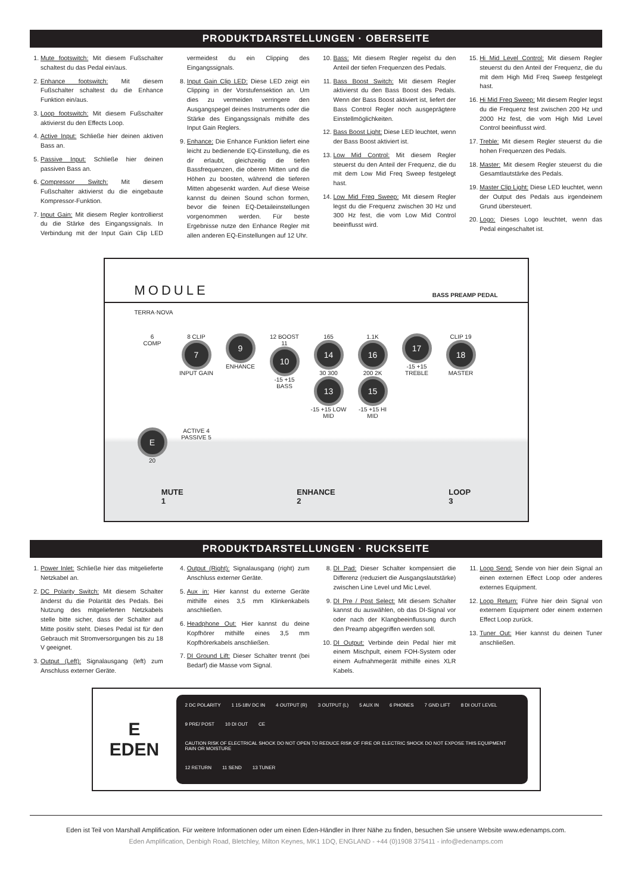PRODUKTDARSTELLUNGEN · OBERSEITE
1. Mute footswitch: Mit diesem Fußschalter schaltest du das Pedal ein/aus.
2. Enhance footswitch: Mit diesem Fußschalter schaltest du die Enhance Funktion ein/aus.
3. Loop footswitch: Mit diesem Fußschalter aktivierst du den Effects Loop.
4. Active Input: Schließe hier deinen aktiven Bass an.
5. Passive Input: Schließe hier deinen passiven Bass an.
6. Compressor Switch: Mit diesem Fußschalter aktivierst du die eingebaute Kompressor-Funktion.
7. Input Gain: Mit diesem Regler kontrollierst du die Stärke des Eingangssignals. In Verbindung mit der Input Gain Clip LED vermeidest du ein Clipping des Eingangssignals.
8. Input Gain Clip LED: Diese LED zeigt ein Clipping in der Vorstufensektion an. Um dies zu vermeiden verringere den Ausgangspegel deines Instruments oder die Stärke des Eingangssignals mithilfe des Input Gain Reglers.
9. Enhance: Die Enhance Funktion liefert eine leicht zu bedienende EQ-Einstellung, die es dir erlaubt, gleichzeitig die tiefen Bassfrequenzen, die oberen Mitten und die Höhen zu boosten, während die tieferen Mitten abgesenkt warden. Auf diese Weise kannst du deinen Sound schon formen, bevor die feinen EQ-Detaileinstellungen vorgenommen werden. Für beste Ergebnisse nutze den Enhance Regler mit allen anderen EQ-Einstellungen auf 12 Uhr.
10. Bass: Mit diesem Regler regelst du den Anteil der tiefen Frequenzen des Pedals.
11. Bass Boost Switch: Mit diesem Regler aktivierst du den Bass Boost des Pedals. Wenn der Bass Boost aktiviert ist, liefert der Bass Control Regler noch ausgeprägtere Einstellmöglichkeiten.
12. Bass Boost Light: Diese LED leuchtet, wenn der Bass Boost aktiviert ist.
13. Low Mid Control: Mit diesem Regler steuerst du den Anteil der Frequenz, die du mit dem Low Mid Freq Sweep festgelegt hast.
14. Low Mid Freq Sweep: Mit diesem Regler legst du die Frequenz zwischen 30 Hz und 300 Hz fest, die vom Low Mid Control beeinflusst wird.
15. Hi Mid Level Control: Mit diesem Regler steuerst du den Anteil der Frequenz, die du mit dem High Mid Freq Sweep festgelegt hast.
16. Hi Mid Freq Sweep: Mit diesem Regler legst du die Frequenz fest zwischen 200 Hz und 2000 Hz fest, die vom High Mid Level Control beeinflusst wird.
17. Treble: Mit diesem Regler steuerst du die hohen Frequenzen des Pedals.
18. Master: Mit diesem Regler steuerst du die Gesamtlautstärke des Pedals.
19. Master Clip Light: Diese LED leuchtet, wenn der Output des Pedals aus irgendeinem Grund übersteuert.
20. Logo: Dieses Logo leuchtet, wenn das Pedal eingeschaltet ist.
MODULE BASS PREAMP PEDAL
TERRA·NOVA
6
COMP
8 CLIP
7
INPUT GAIN
9
ENHANCE
12 BOOST 11
10
-15 +15 BASS
165
14
30 300
13
-15 +15 LOW MID
1.1K
16
200 2K
15
-15 +15 HI MID
17
-15 +15 TREBLE
CLIP 19
18
MASTER
E 20
ACTIVE 4
PASSIVE 5
MUTE
1 ENHANCE
2 LOOP
3
PRODUKTDARSTELLUNGEN · RUCKSEITE
1. Power Inlet: Schließe hier das mitgelieferte Netzkabel an.
2. DC Polarity Switch: Mit diesem Schalter änderst du die Polarität des Pedals. Bei Nutzung des mitgelieferten Netzkabels stelle bitte sicher, dass der Schalter auf Mitte positiv steht. Dieses Pedal ist für den Gebrauch mit Stromversorgungen bis zu 18 V geeignet.
3. Output (Left): Signalausgang (left) zum Anschluss externer Geräte.
4. Output (Right): Signalausgang (right) zum Anschluss externer Geräte.
5. Aux in: Hier kannst du externe Geräte mithilfe eines 3,5 mm Klinkenkabels anschließen.
6. Headphone Out: Hier kannst du deine Kopfhörer mithilfe eines 3,5 mm Kopfhörerkabels anschließen.
7. DI Ground Lift: Dieser Schalter trennt (bei Bedarf) die Masse vom Signal.
8. DI Pad: Dieser Schalter kompensiert die Differenz (reduziert die Ausgangslautstärke) zwischen Line Level und Mic Level.
9. DI Pre / Post Select: Mit diesem Schalter kannst du auswählen, ob das DI-Signal vor oder nach der Klangbeeinflussung durch den Preamp abgegriffen werden soll.
10. DI Output: Verbinde dein Pedal hier mit einem Mischpult, einem FOH-System oder einem Aufnahmegerät mithilfe eines XLR Kabels.
11. Loop Send: Sende von hier dein Signal an einen externen Effect Loop oder anderes externes Equipment.
12. Loop Return: Führe hier dein Signal von externem Equipment oder einem externen Effect Loop zurück.
13. Tuner Out: Hier kannst du deinen Tuner anschließen.
E
EDEN
2 DC POLARITY 1 15-18V DC IN 4 OUTPUT (R) 3 OUTPUT (L) 5 AUX IN 6 PHONES 7 GND LIFT 8 DI OUT LEVEL 9 PRE/ POST 10 DI OUT CE CAUTION RISK OF ELECTRICAL SHOCK DO NOT OPEN TO REDUCE RISK OF FIRE OR ELECTRIC SHOCK DO NOT EXPOSE THIS EQUIPMENT RAIN OR MOISTURE 12 RETURN 11 SEND 13 TUNER
Eden ist Teil von Marshall Amplification. Für weitere Informationen oder um einen Eden-Händler in Ihrer Nähe zu finden, besuchen Sie unsere Website www.edenamps.com.
Eden Amplification, Denbigh Road, Bletchley, Milton Keynes, MK1 1DQ, ENGLAND - +44 (0)1908 375411 - info@edenamps.com